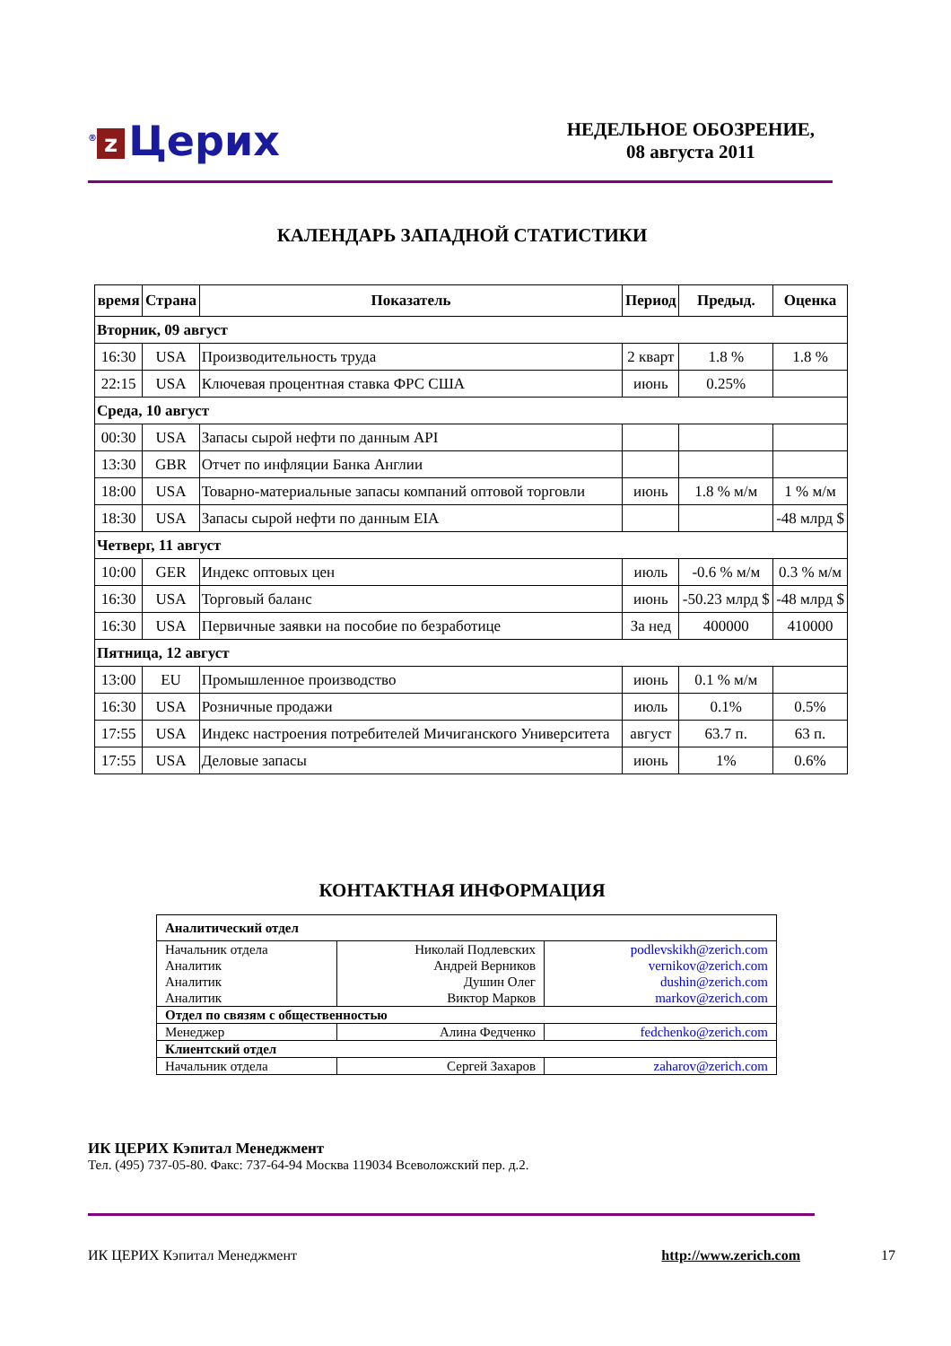<sup>®</sup> z Церих
НЕДЕЛЬНОЕ ОБОЗРЕНИЕ,
08 августа 2011
КАЛЕНДАРЬ ЗАПАДНОЙ СТАТИСТИКИ
| время | Страна | Показатель | Период | Предыд. | Оценка |
| --- | --- | --- | --- | --- | --- |
| Вторник, 09 август | | | | | |
| 16:30 | USA | Производительность труда | 2 кварт | 1.8 % | 1.8 % |
| 22:15 | USA | Ключевая процентная ставка ФРС США | июнь | 0.25% | |
| Среда, 10 август | | | | | |
| 00:30 | USA | Запасы сырой нефти по данным API | | | |
| 13:30 | GBR | Отчет по инфляции Банка Англии | | | |
| 18:00 | USA | Товарно-материальные запасы компаний оптовой торговли | июнь | 1.8 % м/м | 1 % м/м |
| 18:30 | USA | Запасы сырой нефти по данным EIA | | | -48 млрд $ |
| Четверг, 11 август | | | | | |
| 10:00 | GER | Индекс оптовых цен | июль | -0.6 % м/м | 0.3 % м/м |
| 16:30 | USA | Торговый баланс | июнь | -50.23 млрд $ | -48 млрд $ |
| 16:30 | USA | Первичные заявки на пособие по безработице | За нед | 400000 | 410000 |
| Пятница, 12 август | | | | | |
| 13:00 | EU | Промышленное производство | июнь | 0.1 % м/м | |
| 16:30 | USA | Розничные продажи | июль | 0.1% | 0.5% |
| 17:55 | USA | Индекс настроения потребителей Мичиганского Университета | август | 63.7 п. | 63 п. |
| 17:55 | USA | Деловые запасы | июнь | 1% | 0.6% |
КОНТАКТНАЯ ИНФОРМАЦИЯ
| Аналитический отдел | | |
| Начальник отдела Аналитик Аналитик Аналитик | Николай Подлевских Андрей Верников Душин Олег Виктор Марков | podlevskikh@zerich.com vernikov@zerich.com dushin@zerich.com markov@zerich.com |
| Отдел по связям с общественностью | | |
| Менеджер | Алина Федченко | fedchenko@zerich.com |
| Клиентский отдел | | |
| Начальник отдела | Сергей Захаров | zaharov@zerich.com |
ИК ЦЕРИХ Кэпитал Менеджмент
Тел. (495) 737-05-80. Факс: 737-64-94 Москва 119034 Всеволожский пер. д.2.
ИК ЦЕРИХ Кэпитал Менеджмент http://www.zerich.com 17